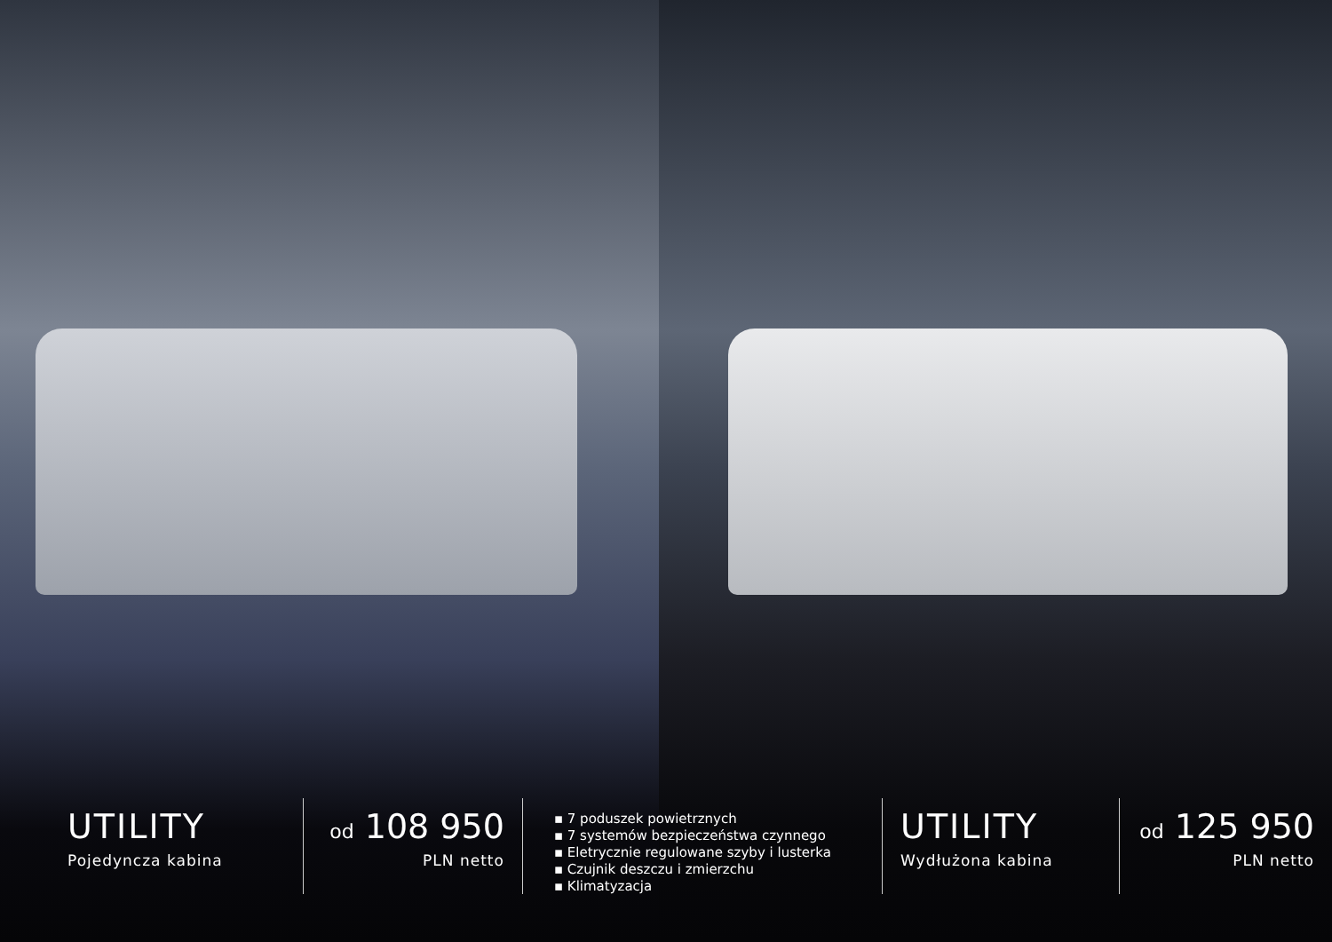UTILITY
Pojedyncza kabina
od 108 950
PLN netto
▪ 7 poduszek powietrznych
▪ 7 systemów bezpieczeństwa czynnego
▪ Eletrycznie regulowane szyby i lusterka
▪ Czujnik deszczu i zmierzchu
▪ Klimatyzacja
UTILITY
Wydłużona kabina
od 125 950
PLN netto